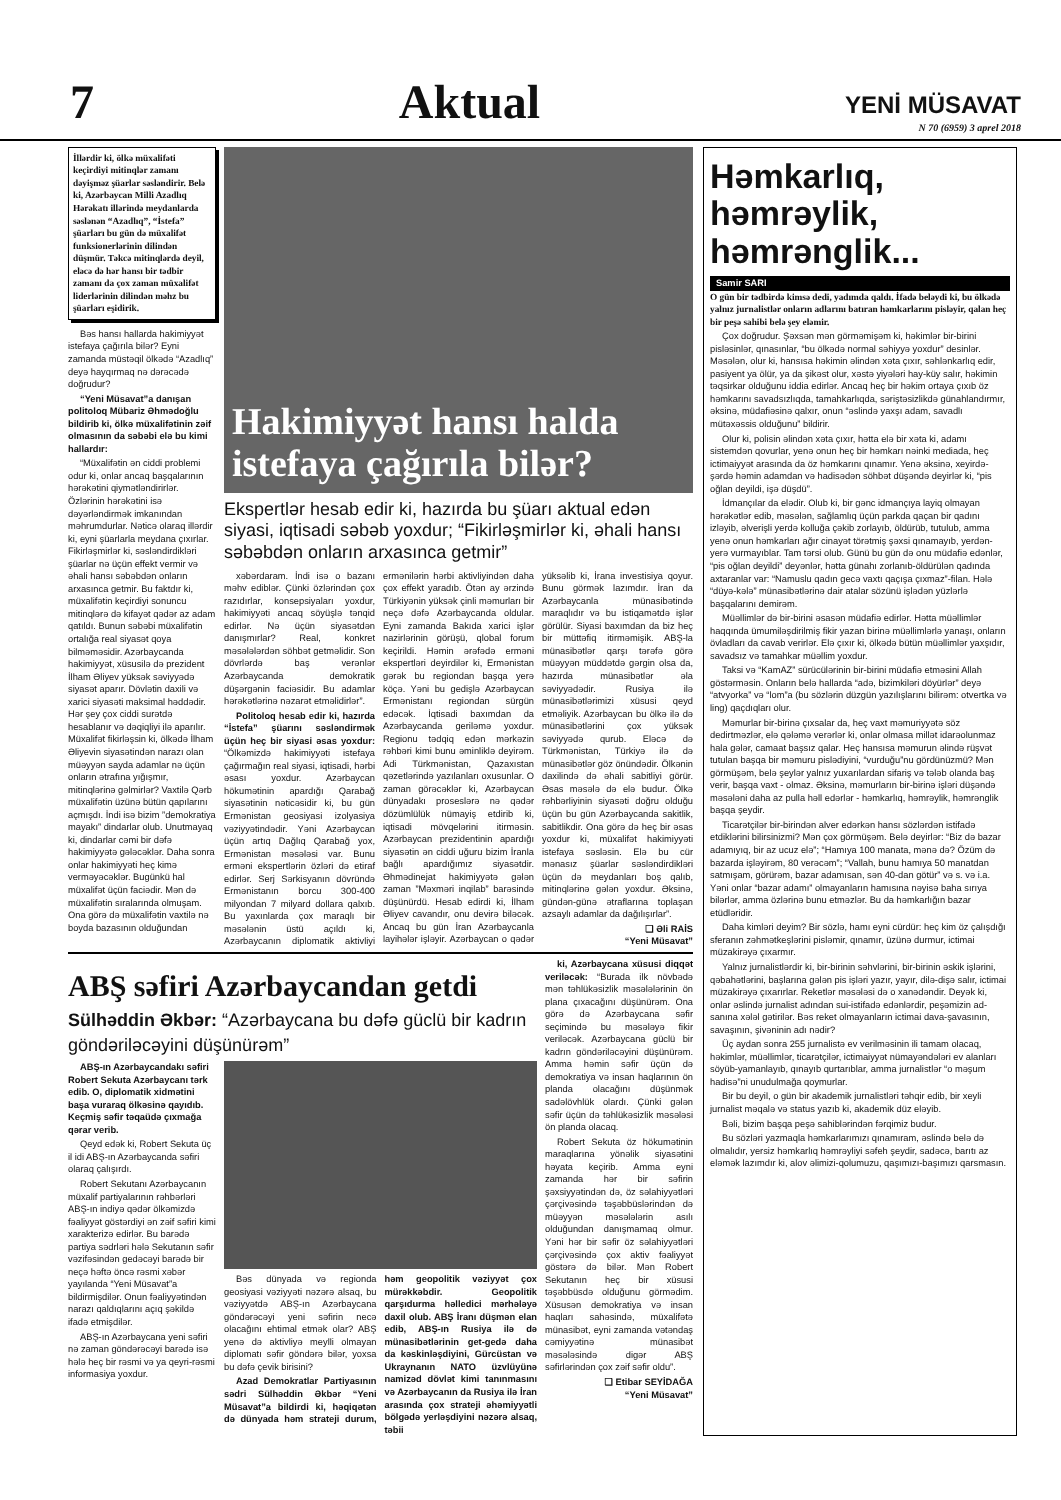7 Aktual
YENİ MÜSAVAT
N 70 (6959) 3 aprel 2018
İllərdir ki, ölkə müxalifəti keçirdiyi mitinqlər zamanı dəyişməz şüarlar səsləndirir. Belə ki, Azərbaycan Milli Azadlıq Hərəkatı illərində meydanlarda səslənən “Azadlıq”, “İstefa” şüarları bu gün də müxalifət funksionerlərinin dilindən düşmür. Təkcə mitinqlərdə deyil, eləcə də hər hansı bir tədbir zamanı da çox zaman müxalifət liderlərinin dilindən məhz bu şüarları eşidirik.
Bəs hansı hallarda hakimiyyət istefaya çağırıla bilər? Eyni zamanda müstəqil ölkədə “Azadlıq” deyə hayqırmaq nə dərəcədə doğrudur?
“Yeni Müsavat”a danışan politoloq Mübariz Əhmədoğlu bildirib ki, ölkə müxalifətinin zəif olmasının da səbəbi elə bu kimi hallardır:
“Müxalifətin ən ciddi problemi odur ki, onlar ancaq başqalarının hərəkətini qiymətləndirirlər. Özlərinin hərəkətini isə dəyərləndirmək imkanından məhrumdurlar. Nəticə olaraq illərdir ki, eyni şüarlarla meydana çıxırlar. Fikirləşmirlər ki, səsləndirdikləri şüarlar nə üçün effekt vermir və əhali hansı səbəbdən onların arxasınca getmir. Bu faktdır ki, müxalifətin keçirdiyi sonuncu mitinqlərə də kifayət qədər az adam qatıldı. Bunun səbəbi müxalifətin ortalığa real siyasət qoya bilməməsidir. Azərbaycanda hakimiyyət, xüsusilə də prezident İlham Əliyev yüksək səviyyədə siyasət aparır. Dövlətin daxili və xarici siyasəti maksimal həddədir. Hər şey çox ciddi surətdə hesablanır və dəqiqliyi ilə aparılır. Müxalifət fikirləşsin ki, ölkədə İlham Əliyevin siyasətindən narazı olan müəyyən sayda adamlar nə üçün onların ətrafına yığışmır, mitinqlərinə gəlmirlər? Vaxtilə Qərb müxalifətin üzünə bütün qapılarını açmışdı. İndi isə bizim ”demokratiya mayakı” dindarlar olub. Unutmayaq ki, dindarlar cəmi bir dəfə hakimiyyətə gələcəklər. Daha sonra onlar hakimiyyəti heç kimə verməyəcəklər. Bugünkü hal müxalifət üçün faciədir. Mən də müxalifətin sıralarında olmuşam. Ona görə də müxalifətin vaxtilə nə boyda bazasının olduğundan
Hakimiyyət hansı halda istefaya çağırıla bilər?
Ekspertlər hesab edir ki, hazırda bu şüarı aktual edən siyasi, iqtisadi səbəb yoxdur; “Fikirləşmirlər ki, əhali hansı səbəbdən onların arxasınca getmir”
xəbərdaram. İndi isə o bazanı məhv ediblər. Çünki özlərindən çox razıdırlar, konsepsiyaları yoxdur, hakimiyyəti ancaq söyüşlə tənqid edirlər. Nə üçün siyasətdən danışmırlar? Real, konkret məsələlərdən söhbət getməlidir. Son dövrlərdə baş verənlər Azərbaycanda demokratik düşərgənin faciəsidir. Bu adamlar hərəkətlərinə nəzarət etməlidirlər”.
Politoloq hesab edir ki, hazırda “İstefa” şüarını səsləndirmək üçün heç bir siyasi əsas yoxdur: “Ölkəmizdə hakimiyyəti istefaya çağırmağın real siyasi, iqtisadi, hərbi əsası yoxdur. Azərbaycan hökumətinin apardığı Qarabağ siyasətinin nəticəsidir ki, bu gün Ermənistan geosiyasi izolyasiya vəziyyətindədir. Yəni Azərbaycan üçün artıq Dağlıq Qarabağ yox, Ermənistan məsələsi var. Bunu erməni ekspertlərin özləri də etiraf edirlər. Serj Sərkisyanın dövründə Ermənistanın borcu 300-400 milyondan 7 milyard dollara qalxıb. Bu yaxınlarda çox maraqlı bir məsələnin üstü açıldı ki, Azərbaycanın diplomatik aktivliyi ermənilərin hərbi aktivliyindən daha çox effekt yaradıb. Ötən ay ərzində Türkiyənin yüksək çinli məmurları bir neçə dəfə Azərbaycanda oldular. Eyni zamanda Bakıda xarici işlər nazirlərinin görüşü, qlobal forum keçirildi. Həmin ərəfədə erməni ekspertləri deyirdilər ki, Ermənistan gərək bu regiondan başqa yerə köçə. Yəni bu gedişlə Azərbaycan Ermənistanı regiondan sürgün edəcək. İqtisadi baxımdan da Azərbaycanda geriləmə yoxdur. Regionu tədqiq edən mərkəzin rəhbəri kimi bunu əminliklə deyirəm. Adi Türkmənistan, Qazaxıstan qəzetlərində yazılanları oxusunlar. O zaman görəcəklər ki, Azərbaycan dünyadakı proseslərə nə qədər dözümlülük nümayiş etdirib ki, iqtisadi mövqelərini itirməsin. Azərbaycan prezidentinin apardığı siyasətin ən ciddi uğuru bizim İranla bağlı apardığımız siyasətdir. Əhmədinejat hakimiyyətə gələn zaman ”Məxməri inqilab” barəsində düşünürdü. Hesab edirdi ki, İlham Əliyev cavandır, onu devirə biləcək. Ancaq bu gün İran Azərbaycanla layihələr işləyir. Azərbaycan o qədər yüksəlib ki, İrana investisiya qoyur. Bunu görmək lazımdır. İran da Azərbaycanla münasibətində maraqlıdır və bu istiqamətdə işlər görülür. Siyasi baxımdan da biz heç bir müttəfiq itirməmişik. ABŞ-la münasibətlər qarşı tərəfə görə müəyyən müddətdə gərgin olsa da, hazırda münasibətlər əla səviyyədədir. Rusiya ilə münasibətlərimizi xüsusi qeyd etməliyik. Azərbaycan bu ölkə ilə də münasibətlərini çox yüksək səviyyədə qurub. Eləcə də Türkmənistan, Türkiyə ilə də münasibətlər göz önündədir. Ölkənin daxilində də əhali sabitliyi görür. Əsas məsələ də elə budur. Ölkə rəhbərliyinin siyasəti doğru olduğu üçün bu gün Azərbaycanda sakitlik, sabitlikdir. Ona görə də heç bir əsas yoxdur ki, müxalifət hakimiyyəti istefaya səsləsin. Elə bu cür mənasız şüarlar səsləndirdikləri üçün də meydanları boş qalıb, mitinqlərinə gələn yoxdur. Əksinə, gündən-günə ətraflarına toplaşan azsaylı adamlar da dağılışırlar”.
❑ Əli RAİS
“Yeni Müsavat”
ABŞ səfiri Azərbaycandan getdi
Sülhəddin Əkbər: “Azərbaycana bu dəfə güclü bir kadrın göndəriləcəyini düşünürəm”
ABŞ-ın Azərbaycandakı səfiri Robert Sekuta Azərbaycanı tərk edib. O, diplomatik xidmətini başa vuraraq ölkəsinə qayıdıb. Keçmiş səfir təqaüdə çıxmağa qərar verib.
Qeyd edək ki, Robert Sekuta üç il idi ABŞ-ın Azərbaycanda səfiri olaraq çalışırdı.
Robert Sekutanı Azərbaycanın müxalif partiyalarının rəhbərləri ABŞ-ın indiyə qədər ölkəmizdə fəaliyyət göstərdiyi ən zəif səfiri kimi xarakterizə edirlər. Bu barədə partiya sədrləri hələ Sekutanın səfir vəzifəsindən gedəcəyi barədə bir neçə həftə öncə rəsmi xəbər yayılanda “Yeni Müsavat”a bildirmişdilər. Onun fəaliyyətindən narazı qaldıqlarını açıq şəkildə ifadə etmişdilər.
ABŞ-ın Azərbaycana yeni səfiri nə zaman göndərəcəyi barədə isə hələ heç bir rəsmi və ya qeyri-rəsmi informasiya yoxdur.
Bəs dünyada və regionda geosiyasi vəziyyəti nəzərə alsaq, bu vəziyyətdə ABŞ-ın Azərbaycana göndərəcəyi yeni səfirin necə olacağını ehtimal etmək olar? ABŞ yenə də aktivliyə meylli olmayan diplomatı səfir göndərə bilər, yoxsa bu dəfə çevik birisini?
Azad Demokratlar Partiyasının sədri Sülhəddin Əkbər “Yeni Müsavat”a bildirdi ki, həqiqətən də dünyada həm strateji durum, həm geopolitik vəziyyət çox mürəkkəbdir. Geopolitik qarşıdurma həlledici mərhələyə daxil olub. ABŞ İranı düşmən elan edib, ABŞ-ın Rusiya ilə də münasibətlərinin get-gedə daha da kəskinləşdiyini, Gürcüstan və Ukraynanın NATO üzvlüyünə namizəd dövlət kimi tanınmasını və Azərbaycanın da Rusiya ilə İran arasında çox strateji əhəmiyyətli bölgədə yerləşdiyini nəzərə alsaq, təbii
ki, Azərbaycana xüsusi diqqət veriləcək: “Burada ilk növbədə mən təhlükəsizlik məsələlərinin ön plana çıxacağını düşünürəm. Ona görə də Azərbaycana səfir seçimində bu məsələyə fikir veriləcək. Azərbaycana güclü bir kadrın göndəriləcəyini düşünürəm. Amma həmin səfir üçün də demokratiya və insan haqlarının ön planda olacağını düşünmək sadəlövhlük olardı. Çünki gələn səfir üçün də təhlükəsizlik məsələsi ön planda olacaq.
Robert Sekuta öz hökumətinin maraqlarına yönəlik siyasətini həyata keçirib. Amma eyni zamanda hər bir səfirin şəxsiyyətindən də, öz səlahiyyətləri çərçivəsində təşəbbüslərindən də müəyyən məsələlərin asılı olduğundan danışmamaq olmur. Yəni hər bir səfir öz səlahiyyətləri çərçivəsində çox aktiv fəaliyyət göstərə də bilər. Mən Robert Sekutanın heç bir xüsusi təşəbbüsdə olduğunu görmədim. Xüsusən demokratiya və insan haqları sahəsində, müxalifətə münasibət, eyni zamanda vətəndaş cəmiyyətinə münasibət məsələsində digər ABŞ səfirlərindən çox zəif səfir oldu”.
❑ Etibar SEYİDAĞA
“Yeni Müsavat”
Həmkarlıq, həmrəylik, həmrənglik...
Samir SARI
O gün bir tədbirdə kimsə dedi, yadımda qaldı. İfadə beləydi ki, bu ölkədə yalnız jurnalistlər onların adlarını batıran həmkarlarını pisləyir, qalan heç bir peşə sahibi belə şey eləmir.
Çox doğrudur. Şəxsən mən görməmişəm ki, həkimlər bir-birini pisləsinlər, qınasınlar, “bu ölkədə normal səhiyyə yoxdur” desinlər. Məsələn, olur ki, hansısa həkimin əlindən xəta çıxır, səhlənkarlıq edir, pasiyent ya ölür, ya da şikəst olur, xəstə yiyələri hay-küy salır, həkimin təqsirkar olduğunu iddia edirlər. Ancaq heç bir həkim ortaya çıxıb öz həmkarını savadsızlıqda, tamahkarlıqda, səriştəsizlikdə günahlandırmır, əksinə, müdafiəsinə qalxır, onun “əslində yaxşı adam, savadlı mütəxəssis olduğunu” bildirir.
Olur ki, polisin əlindən xəta çıxır, hətta elə bir xəta ki, adamı sistemdən qovurlar, yenə onun heç bir həmkarı nəinki mediada, heç ictimaiyyət arasında da öz həmkarını qınamır. Yenə əksinə, xeyirdə-şərdə həmin adamdan və hadisədən söhbət düşəndə deyirlər ki, “pis oğlan deyildi, işə düşdü”.
İdmançılar da elədir. Olub ki, bir gənc idmançıya layiq olmayan hərəkətlər edib, məsələn, sağlamlıq üçün parkda qaçan bir qadını izləyib, əlverişli yerdə kolluğa çəkib zorlayıb, öldürüb, tutulub, amma yenə onun həmkarları ağır cinayət törətmiş şəxsi qınamayıb, yerdən-yerə vurmayıblar. Tam tərsi olub. Günü bu gün də onu müdafiə edənlər, “pis oğlan deyildi” deyənlər, hətta günahı zorlanıb-öldürülən qadında axtaranlar var: “Namuslu qadın gecə vaxtı qaçışa çıxmaz”-filan. Hələ “düyə-kələ” münasibətlərinə dair atalar sözünü işlədən yüzlərlə başqalarını demirəm.
Müəllimlər də bir-birini əsasən müdafiə edirlər. Hətta müəllimlər haqqında ümumiləşdirilmiş fikir yazan birinə müəllimlərlə yanaşı, onların övladları da cavab verirlər. Elə çıxır ki, ölkədə bütün müəllimlər yaxşıdır, savadsız və tamahkar müəllim yoxdur.
Taksi və “KamAZ” sürücülərinin bir-birini müdafiə etməsini Allah göstərməsin. Onların belə hallarda “adə, bizimkiləri döyürlər” deyə “atvyorka” və “lom”a (bu sözlərin düzgün yazılışlarını bilirəm: otvertka və ling) qaçdıqları olur.
Məmurlar bir-birinə çıxsalar da, heç vaxt məmuriyyətə söz dedirtməzlər, elə qələmə verərlər ki, onlar olmasa millət idarəolunmaz hala gələr, camaat başsız qalar. Heç hansısa məmurun əlində rüşvət tutulan başqa bir məmuru pislədiyini, “vurduğu”nu gördünüzmü? Mən görmüşəm, belə şeylər yalnız yuxarılardan sifariş və tələb olanda baş verir, başqa vaxt - olmaz. Əksinə, məmurların bir-birinə işləri düşəndə məsələni daha az pulla həll edərlər - həmkarlıq, həmrəylik, həmrənglik başqa şeydir.
Ticarətçilər bir-birindən alver edərkən hansı sözlərdən istifadə etdiklərini bilirsinizmi? Mən çox görmüşəm. Belə deyirlər: “Biz də bazar adamıyıq, bir az ucuz elə”; “Hamıya 100 manata, mənə də? Özüm də bazarda işləyirəm, 80 verəcəm”; “Vallah, bunu hamıya 50 manatdan satmışam, görürəm, bazar adamısan, sən 40-dan götür” və s. və i.a. Yəni onlar “bazar adamı” olmayanların hamısına nəyisə baha sırıya bilərlər, amma özlərinə bunu etməzlər. Bu da həmkarlığın bazar etüdləridir.
Daha kimləri deyim? Bir sözlə, hamı eyni cürdür: heç kim öz çalışdığı sferanın zəhmətkeşlərini pisləmir, qınamır, üzünə durmur, ictimai müzakirəyə çıxarmır.
Yalnız jurnalistlərdir ki, bir-birinin səhvlərini, bir-birinin əskik işlərini, qəbahətlərini, başlarına gələn pis işləri yazır, yayır, dilə-dişə salır, ictimai müzakirəyə çıxarırlar. Reketlər məsələsi də o xanədəndir. Deyək ki, onlar əslində jurnalist adından sui-istifadə edənlərdir, peşəmizin ad-sanına xələl gətirilər. Bəs reket olmayanların ictimai dava-şavasının, savaşının, şivəninin adı nədir?
Üç aydan sonra 255 jurnalistə ev verilməsinin ili tamam olacaq, həkimlər, müəllimlər, ticarətçilər, ictimaiyyət nümayəndələri ev alanları söyüb-yamanlayıb, qınayıb qurtarıblar, amma jurnalistlər “o məşum hadisə”ni unudulmağa qoymurlar.
Bir bu deyil, o gün bir akademik jurnalistləri təhqir edib, bir xeyli jurnalist məqalə və status yazıb ki, akademik düz eləyib.
Bəli, bizim başqa peşə sahiblərindən fərqimiz budur.
Bu sözləri yazmaqla həmkarlarımızı qınamıram, əslində belə də olmalıdır, yersiz həmkarlıq həmrəyliyi səfeh şeydir, sadəcə, barıtı az eləmək lazımdır ki, alov əlimizi-qolumuzu, qaşımızı-başımızı qarsmasın.